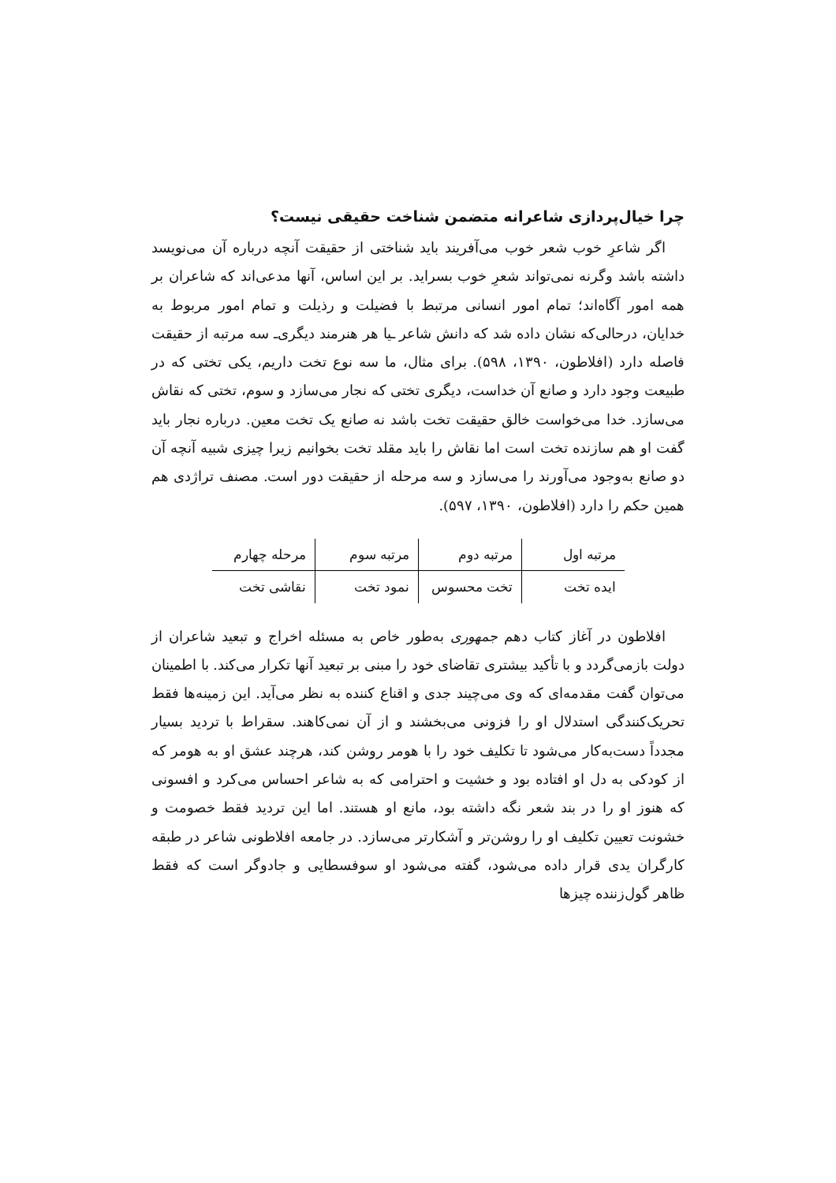چرا خیال‌پردازی شاعرانه متضمن شناخت حقیقی نیست؟
اگر شاعرِ خوب شعر خوب می‌آفریند باید شناختی از حقیقت آنچه درباره آن می‌نویسد داشته باشد وگرنه نمی‌تواند شعرِ خوب بسراید. بر این اساس، آنها مدعی‌اند که شاعران بر همه امور آگاه‌اند؛ تمام امور انسانی مرتبط با فضیلت و رذیلت و تمام امور مربوط به خدایان، درحالی‌که نشان داده شد که دانش شاعر ـیا هر هنرمند دیگری‌ـ سه مرتبه از حقیقت فاصله دارد (افلاطون، ۱۳۹۰، ۵۹۸). برای مثال، ما سه نوع تخت داریم، یکی تختی که در طبیعت وجود دارد و صانع آن خداست، دیگری تختی که نجار می‌سازد و سوم، تختی که نقاش می‌سازد. خدا می‌خواست خالق حقیقت تخت باشد نه صانع یک تخت معین. درباره نجار باید گفت او هم سازنده تخت است اما نقاش را باید مقلد تخت بخوانیم زیرا چیزی شبیه آنچه آن دو صانع به‌وجود می‌آورند را می‌سازد و سه مرحله از حقیقت دور است. مصنف تراژدی هم همین حکم را دارد (افلاطون، ۱۳۹۰، ۵۹۷).
| مرتبه اول | مرتبه دوم | مرتبه سوم | مرحله چهارم |
| ایده تخت | تخت محسوس | نمود تخت | نقاشی تخت |
افلاطون در آغاز کتاب دهم جمهوری به‌طور خاص به مسئله اخراج و تبعید شاعران از دولت بازمی‌گردد و با تأکید بیشتری تقاضای خود را مبنی بر تبعید آنها تکرار می‌کند. با اطمینان می‌توان گفت مقدمه‌ای که وی می‌چیند جدی و اقناع کننده به نظر می‌آید. این زمینه‌ها فقط تحریک‌کنندگی استدلال او را فزونی می‌بخشند و از آن نمی‌کاهند. سقراط با تردید بسیار مجدداً دست‌به‌کار می‌شود تا تکلیف خود را با هومر روشن کند، هرچند عشق او به هومر که از کودکی به دل او افتاده بود و خشیت و احترامی که به شاعر احساس می‌کرد و افسونی که هنوز او را در بند شعر نگه داشته بود، مانع او هستند. اما این تردید فقط خصومت و خشونت تعیین تکلیف او را روشن‌تر و آشکارتر می‌سازد. در جامعه افلاطونی شاعر در طبقه کارگران یدی قرار داده می‌شود، گفته می‌شود او سوفسطایی و جادوگر است که فقط ظاهر گول‌زننده چیزها